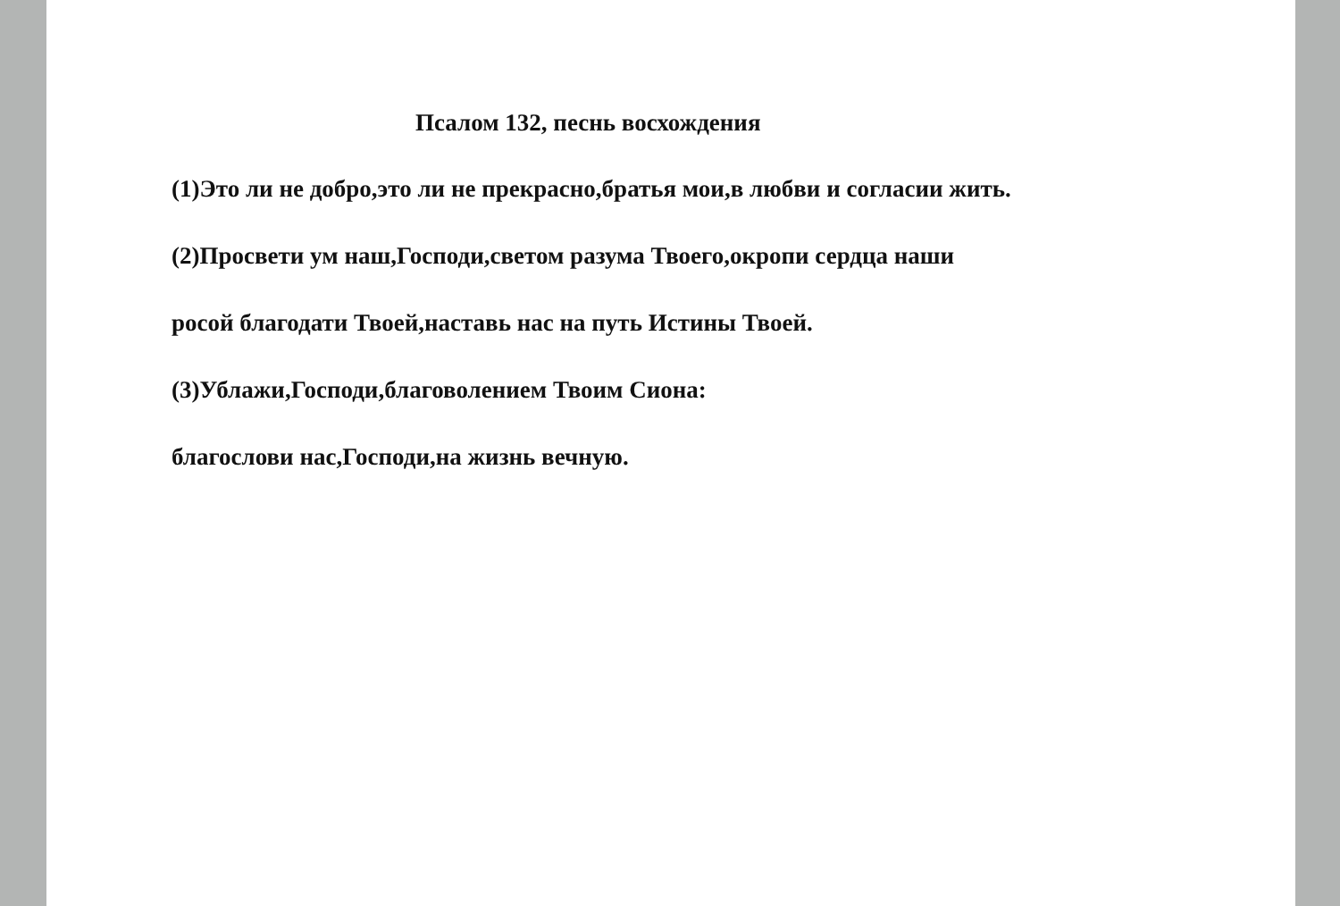Псалом 132, песнь восхождения
(1)Это ли не добро,это ли не прекрасно,братья мои,в любви и согласии жить.
(2)Просвети ум наш,Господи,светом разума Твоего,окропи сердца наши
росой благодати Твоей,наставь нас на путь Истины Твоей.
(3)Ублажи,Господи,благоволением Твоим Сиона:
благослови нас,Господи,на жизнь вечную.